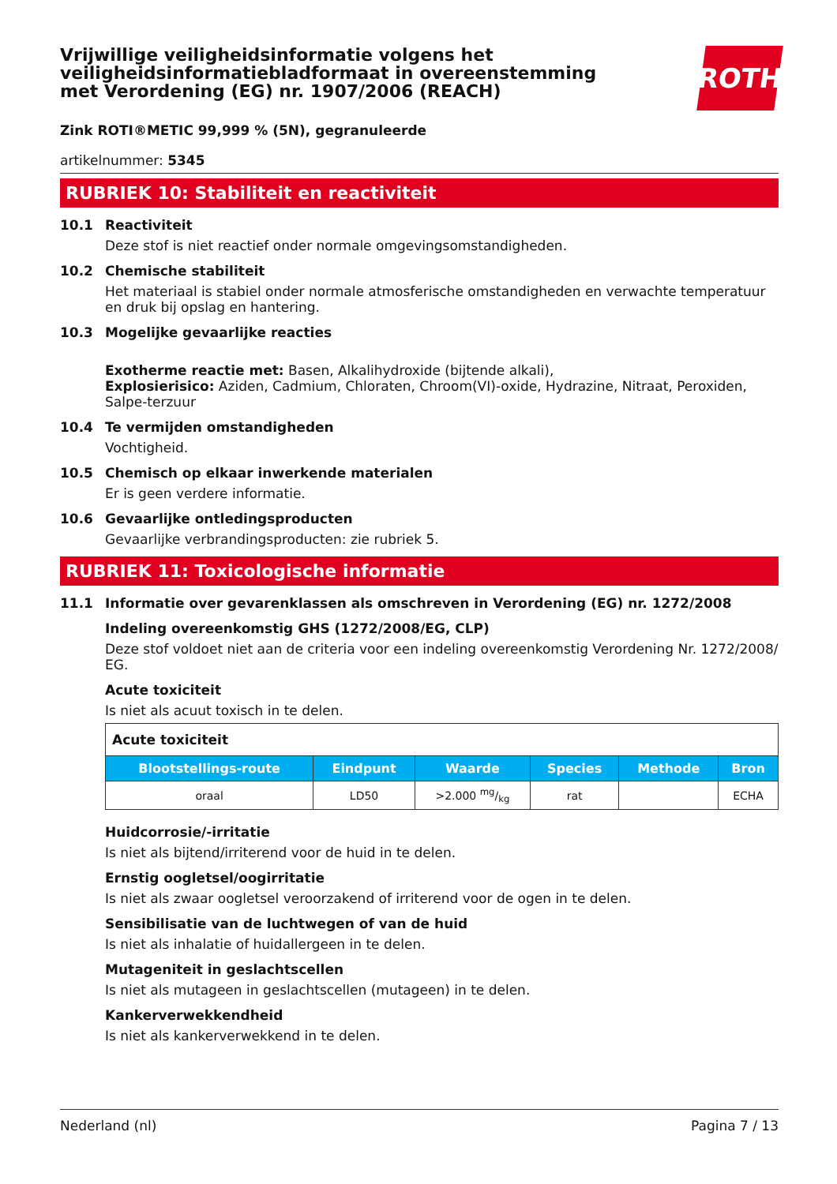ROTH
Vrijwillige veiligheidsinformatie volgens het veiligheidsinformatiebladformaat in overeenstemming met Verordening (EG) nr. 1907/2006 (REACH)
Zink ROTI®METIC 99,999 % (5N), gegranuleerde
artikelnummer: 5345
RUBRIEK 10: Stabiliteit en reactiviteit
10.1 Reactiviteit
Deze stof is niet reactief onder normale omgevingsomstandigheden.
10.2 Chemische stabiliteit
Het materiaal is stabiel onder normale atmosferische omstandigheden en verwachte temperatuur en druk bij opslag en hantering.
10.3 Mogelijke gevaarlijke reacties
Exotherme reactie met: Basen, Alkalihydroxide (bijtende alkali),
Explosierisico: Aziden, Cadmium, Chloraten, Chroom(VI)-oxide, Hydrazine, Nitraat, Peroxiden, Salpe-terzuur
10.4 Te vermijden omstandigheden
Vochtigheid.
10.5 Chemisch op elkaar inwerkende materialen
Er is geen verdere informatie.
10.6 Gevaarlijke ontledingsproducten
Gevaarlijke verbrandingsproducten: zie rubriek 5.
RUBRIEK 11: Toxicologische informatie
11.1 Informatie over gevarenklassen als omschreven in Verordening (EG) nr. 1272/2008
Indeling overeenkomstig GHS (1272/2008/EG, CLP)
Deze stof voldoet niet aan de criteria voor een indeling overeenkomstig Verordening Nr. 1272/2008/ EG.
Acute toxiciteit
Is niet als acuut toxisch in te delen.
| Acute toxiciteit | | | | | |
| Blootstellings-route | Eindpunt | Waarde | Species | Methode | Bron |
| oraal | LD50 | >2.000 mg/kg | rat | | ECHA |
Huidcorrosie/-irritatie
Is niet als bijtend/irriterend voor de huid in te delen.
Ernstig oogletsel/oogirritatie
Is niet als zwaar oogletsel veroorzakend of irriterend voor de ogen in te delen.
Sensibilisatie van de luchtwegen of van de huid
Is niet als inhalatie of huidallergeen in te delen.
Mutageniteit in geslachtscellen
Is niet als mutageen in geslachtscellen (mutageen) in te delen.
Kankerverwekkendheid
Is niet als kankerverwekkend in te delen.
Nederland (nl) Pagina 7 / 13